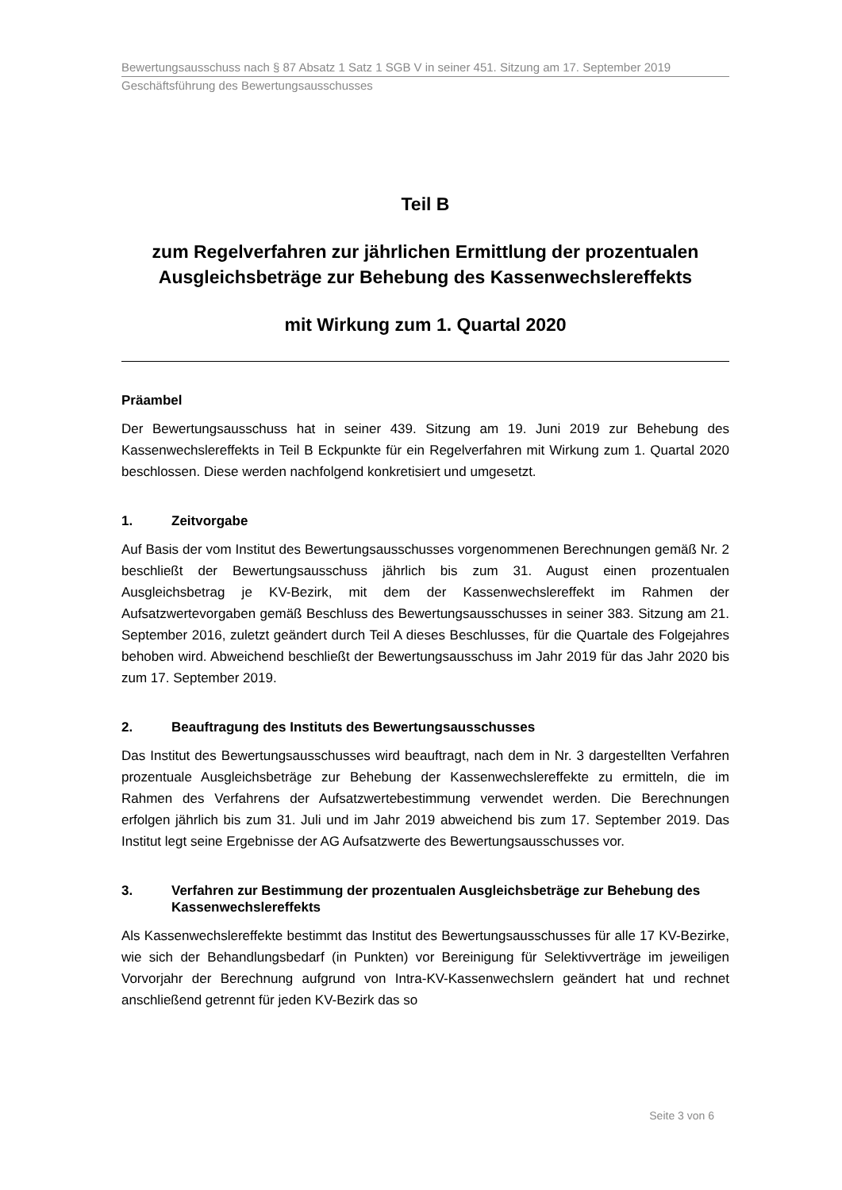Bewertungsausschuss nach § 87 Absatz 1 Satz 1 SGB V in seiner 451. Sitzung am 17. September 2019
Geschäftsführung des Bewertungsausschusses
Teil B
zum Regelverfahren zur jährlichen Ermittlung der prozentualen Ausgleichsbeträge zur Behebung des Kassenwechslereffekts
mit Wirkung zum 1. Quartal 2020
Präambel
Der Bewertungsausschuss hat in seiner 439. Sitzung am 19. Juni 2019 zur Behebung des Kassenwechslereffekts in Teil B Eckpunkte für ein Regelverfahren mit Wirkung zum 1. Quartal 2020 beschlossen. Diese werden nachfolgend konkretisiert und umgesetzt.
1. Zeitvorgabe
Auf Basis der vom Institut des Bewertungsausschusses vorgenommenen Berechnungen gemäß Nr. 2 beschließt der Bewertungsausschuss jährlich bis zum 31. August einen prozentualen Ausgleichsbetrag je KV-Bezirk, mit dem der Kassenwechslereffekt im Rahmen der Aufsatzwertevorgaben gemäß Beschluss des Bewertungsausschusses in seiner 383. Sitzung am 21. September 2016, zuletzt geändert durch Teil A dieses Beschlusses, für die Quartale des Folgejahres behoben wird. Abweichend beschließt der Bewertungsausschuss im Jahr 2019 für das Jahr 2020 bis zum 17. September 2019.
2. Beauftragung des Instituts des Bewertungsausschusses
Das Institut des Bewertungsausschusses wird beauftragt, nach dem in Nr. 3 dargestellten Verfahren prozentuale Ausgleichsbeträge zur Behebung der Kassenwechslereffekte zu ermitteln, die im Rahmen des Verfahrens der Aufsatzwertebestimmung verwendet werden. Die Berechnungen erfolgen jährlich bis zum 31. Juli und im Jahr 2019 abweichend bis zum 17. September 2019. Das Institut legt seine Ergebnisse der AG Aufsatzwerte des Bewertungsausschusses vor.
3. Verfahren zur Bestimmung der prozentualen Ausgleichsbeträge zur Behebung des Kassenwechslereffekts
Als Kassenwechslereffekte bestimmt das Institut des Bewertungsausschusses für alle 17 KV-Bezirke, wie sich der Behandlungsbedarf (in Punkten) vor Bereinigung für Selektivverträge im jeweiligen Vorvorjahr der Berechnung aufgrund von Intra-KV-Kassenwechslern geändert hat und rechnet anschließend getrennt für jeden KV-Bezirk das so
Seite 3 von 6